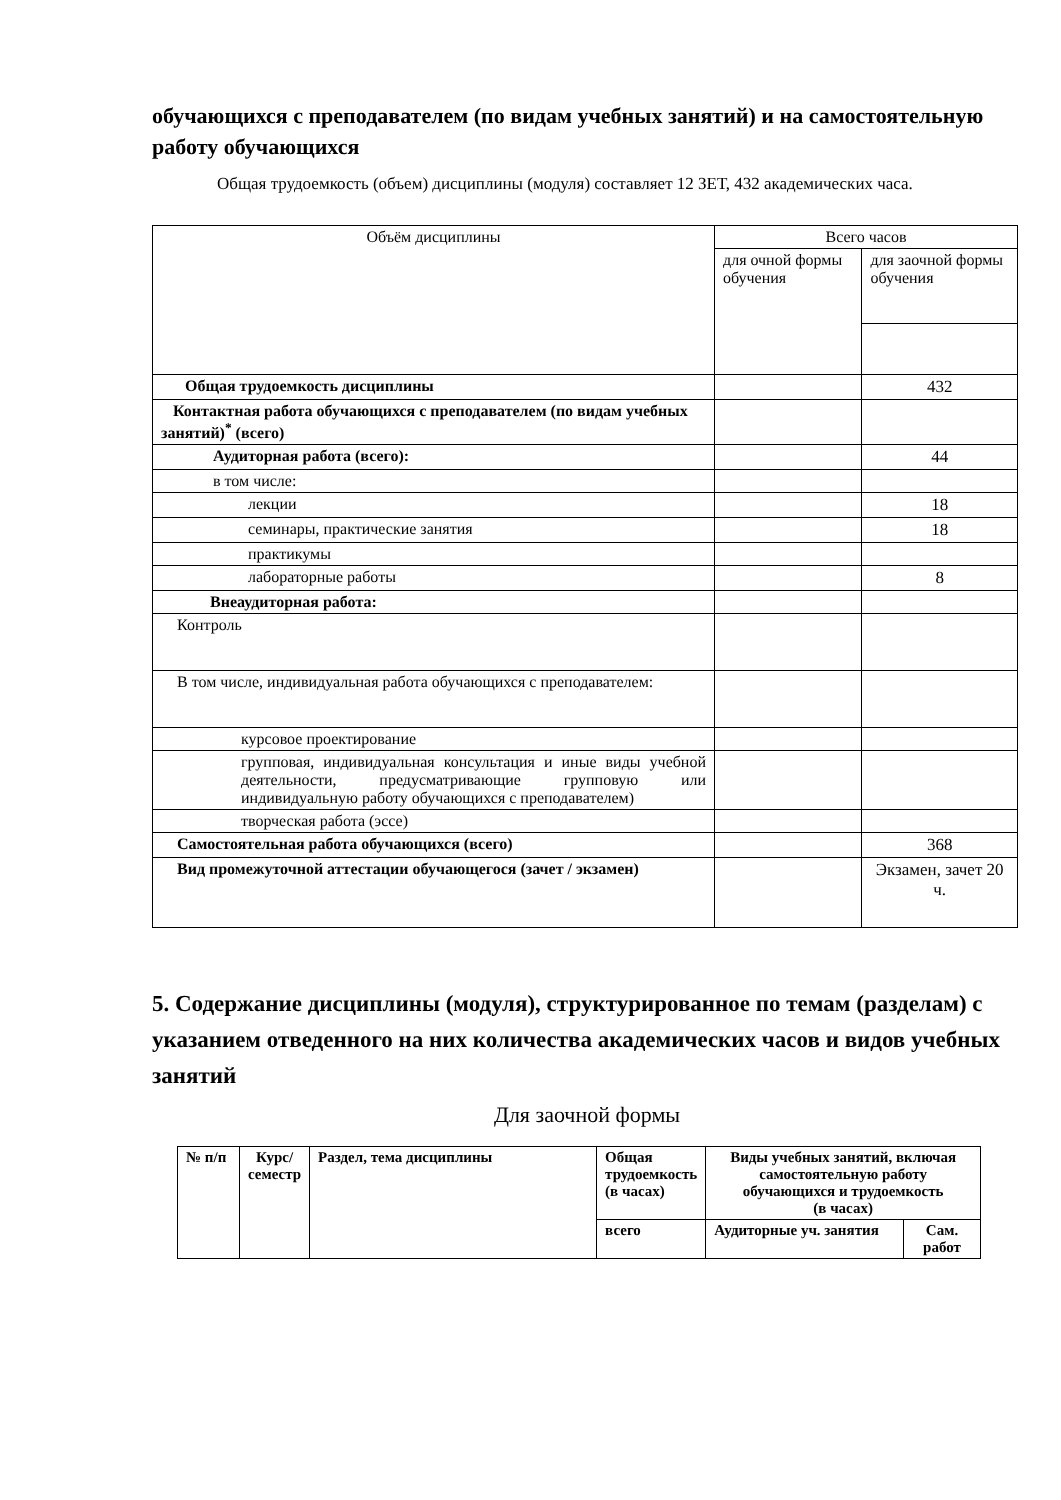обучающихся с преподавателем (по видам учебных занятий) и на самостоятельную работу обучающихся
Общая трудоемкость (объем) дисциплины (модуля) составляет 12 ЗЕТ, 432 академических часа.
| Объём дисциплины | Всего часов | |
| | для очной формы обучения | для заочной формы обучения |
| Общая трудоемкость дисциплины | | 432 |
| Контактная работа обучающихся с преподавателем (по видам учебных занятий)<sup>*</sup> (всего) | | |
| Аудиторная работа (всего): | | 44 |
| в том числе: | | |
| лекции | | 18 |
| семинары, практические занятия | | 18 |
| практикумы | | |
| лабораторные работы | | 8 |
| Внеаудиторная работа: | | |
| Контроль | | |
| В том числе, индивидуальная работа обучающихся с преподавателем: | | |
| курсовое проектирование | | |
| групповая, индивидуальная консультация и иные виды учебной деятельности, предусматривающие групповую или индивидуальную работу обучающихся с преподавателем) | | |
| творческая работа (эссе) | | |
| Самостоятельная работа обучающихся (всего) | | 368 |
| Вид промежуточной аттестации обучающегося (зачет / экзамен) | | Экзамен, зачет 20 ч. |
5. Содержание дисциплины (модуля), структурированное по темам (разделам) с указанием отведенного на них количества академических часов и видов учебных занятий
Для заочной формы
| № п/п | Курс/семестр | Раздел, тема дисциплины | Общая трудоемкость (в часах) | Виды учебных занятий, включая самостоятельную работу обучающихся и трудоемкость (в часах) | |
| | | | всего | Аудиторные уч. занятия | Сам. работ |